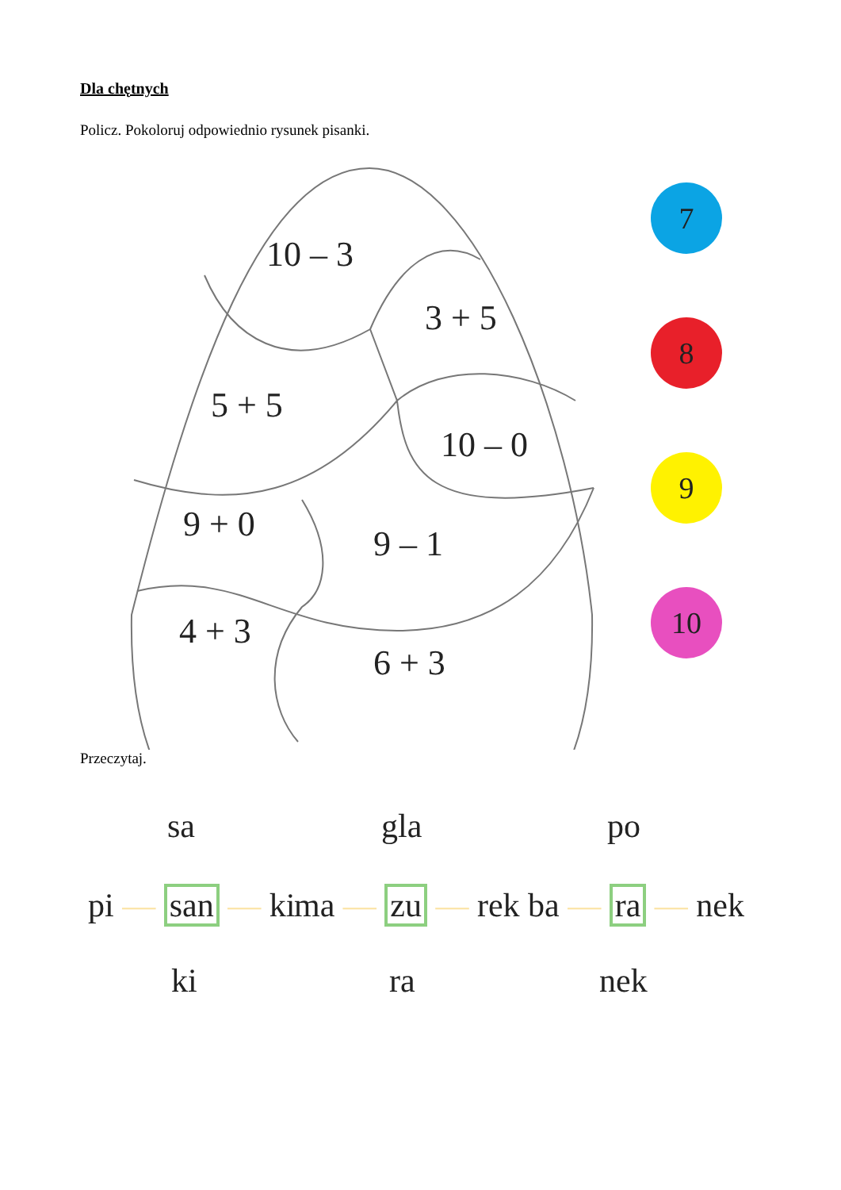Dla chętnych
Policz. Pokoloruj odpowiednio rysunek pisanki.
10 – 3
3 + 5
5 + 5
10 – 0
9 + 0 9 – 1
4 + 3
6 + 3
7
8
9
10
Przeczytaj.
sa
pi — san — ki
ki
gla
ma — zu — rek
ra
po
ba — ra — nek
nek